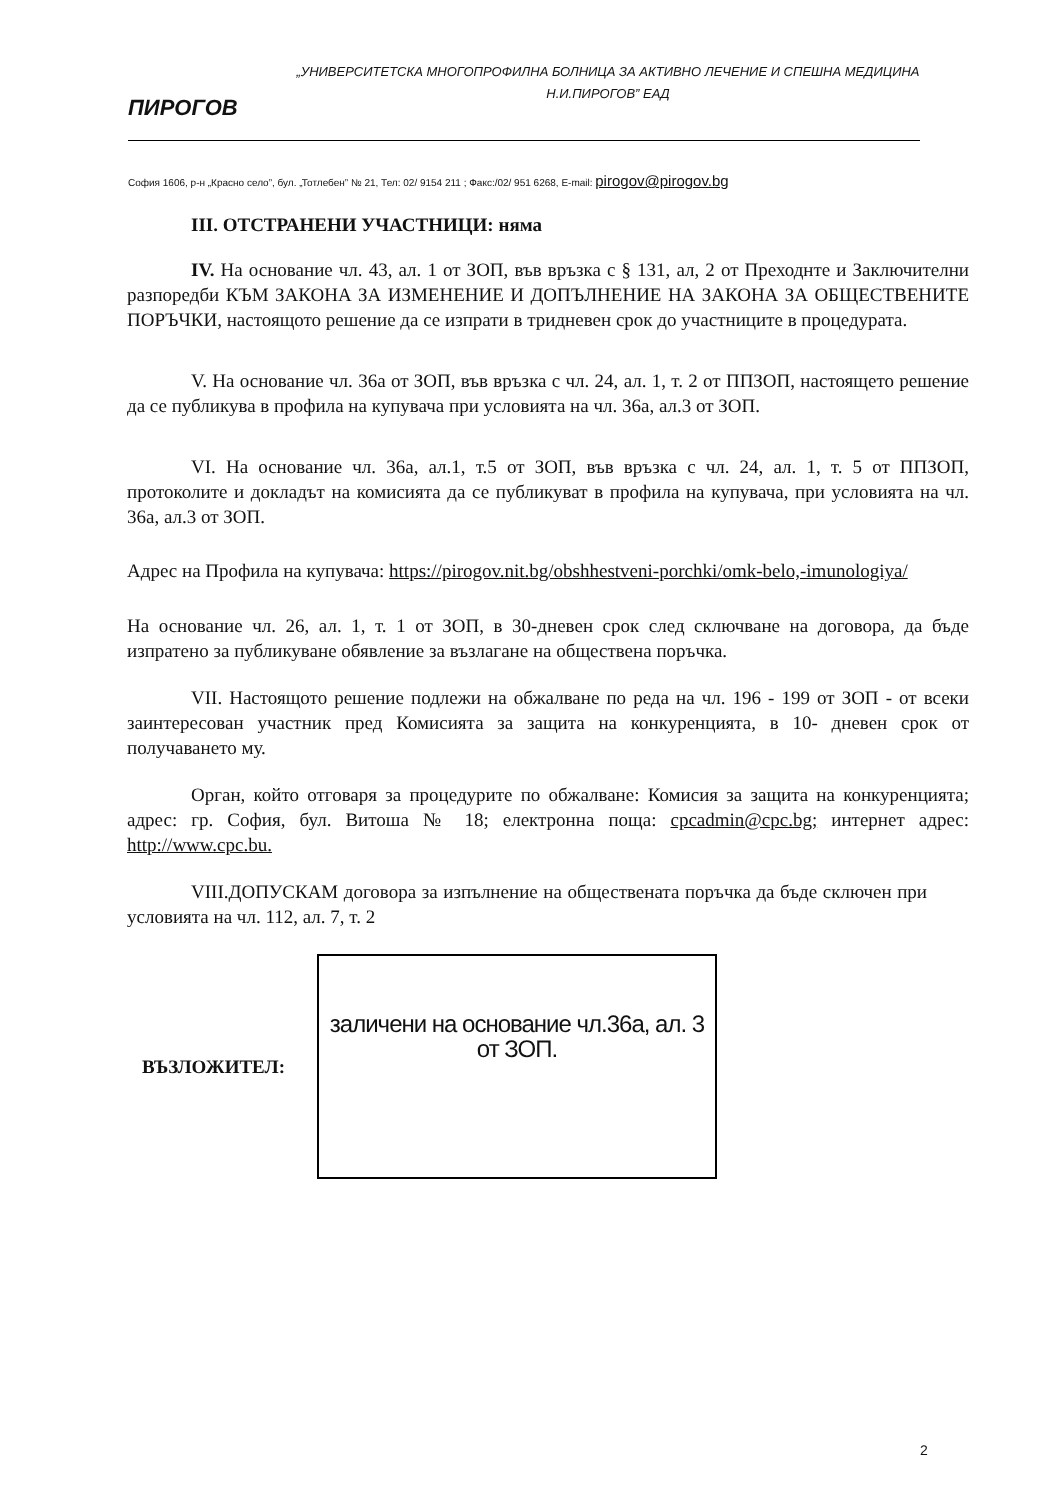ПИРОГОВ
„УНИВЕРСИТЕТСКА МНОГОПРОФИЛНА БОЛНИЦА ЗА АКТИВНО ЛЕЧЕНИЕ И СПЕШНА МЕДИЦИНА
Н.И.ПИРОГОВ” ЕАД
София 1606, р-н „Красно село”, бул. „Тотлебен” № 21, Тел: 02/ 9154 211 ; Факс:/02/ 951 6268, E-mail: pirogov@pirogov.bg
III. ОТСТРАНЕНИ УЧАСТНИЦИ: няма
IV. На основание чл. 43, ал. 1 от ЗОП, във връзка с § 131, ал, 2 от Преходнте и Заключителни разпоредби КЪМ ЗАКОНА ЗА ИЗМЕНЕНИЕ И ДОПЪЛНЕНИЕ НА ЗАКОНА ЗА ОБЩЕСТВЕНИТЕ ПОРЪЧКИ, настоящото решение да се изпрати в тридневен срок до участниците в процедурата.
V. На основание чл. 36а от ЗОП, във връзка с чл. 24, ал. 1, т. 2 от ППЗОП, настоящето решение да се публикува в профила на купувача при условията на чл. 36а, ал.3 от ЗОП.
VI. На основание чл. 36а, ал.1, т.5 от ЗОП, във връзка с чл. 24, ал. 1, т. 5 от ППЗОП, протоколите и докладът на комисията да се публикуват в профила на купувача, при условията на чл. 36а, ал.3 от ЗОП.
Адрес на Профила на купувача: https://pirogov.nit.bg/obshhestveni-porchki/omk-belo,-imunologiya/
На основание чл. 26, ал. 1, т. 1 от ЗОП, в 30-дневен срок след сключване на договора, да бъде изпратено за публикуване обявление за възлагане на обществена поръчка.
VII. Настоящото решение подлежи на обжалване по реда на чл. 196 - 199 от ЗОП - от всеки заинтересован участник пред Комисията за защита на конкуренцията, в 10- дневен срок от получаването му.
Орган, който отговаря за процедурите по обжалване: Комисия за защита на конкуренцията; адрес: гр. София, бул. Витоша № 18; електронна поща: cpcadmin@cpc.bg; интернет адрес: http://www.cpc.bu.
VIII.ДОПУСКАМ договора за изпълнение на обществената поръчка да бъде сключен при условията на чл. 112, ал. 7, т. 2
ВЪЗЛОЖИТЕЛ:
заличени на основание чл.36а, ал. 3 от ЗОП.
2